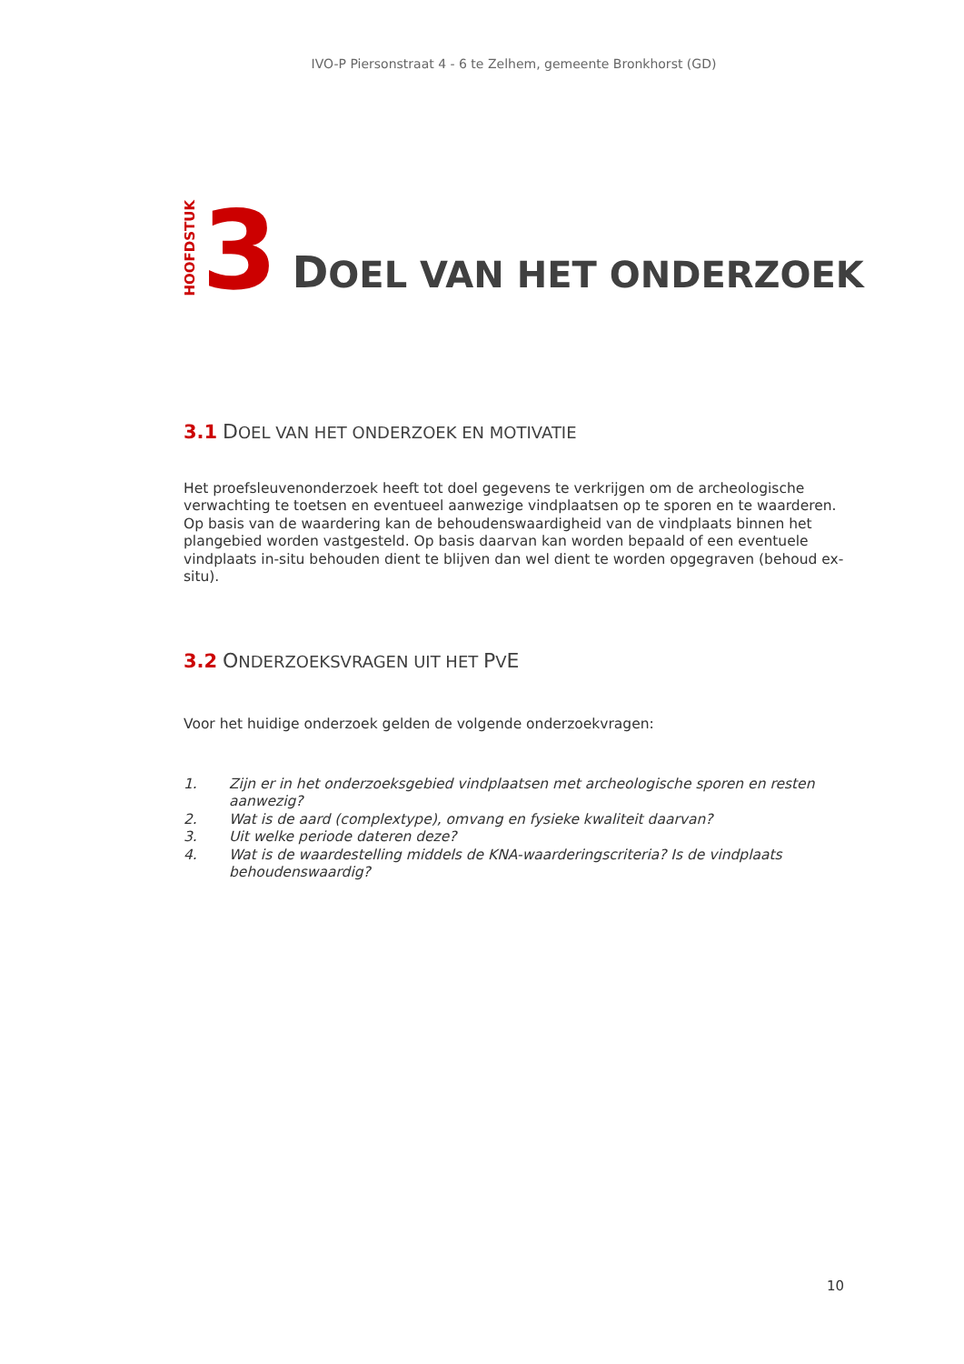IVO-P Piersonstraat 4 - 6 te Zelhem, gemeente Bronkhorst (GD)
HOOFDSTUK
3
DOEL VAN HET ONDERZOEK
3.1 DOEL VAN HET ONDERZOEK EN MOTIVATIE
Het proefsleuvenonderzoek heeft tot doel gegevens te verkrijgen om de archeologische verwachting te toetsen en eventueel aanwezige vindplaatsen op te sporen en te waarderen. Op basis van de waardering kan de behoudenswaardigheid van de vindplaats binnen het plangebied worden vastgesteld. Op basis daarvan kan worden bepaald of een eventuele vindplaats in-situ behouden dient te blijven dan wel dient te worden opgegraven (behoud ex-situ).
3.2 ONDERZOEKSVRAGEN UIT HET PVE
Voor het huidige onderzoek gelden de volgende onderzoekvragen:
1. Zijn er in het onderzoeksgebied vindplaatsen met archeologische sporen en resten aanwezig?
2. Wat is de aard (complextype), omvang en fysieke kwaliteit daarvan?
3. Uit welke periode dateren deze?
4. Wat is de waardestelling middels de KNA-waarderingscriteria? Is de vindplaats behoudenswaardig?
10